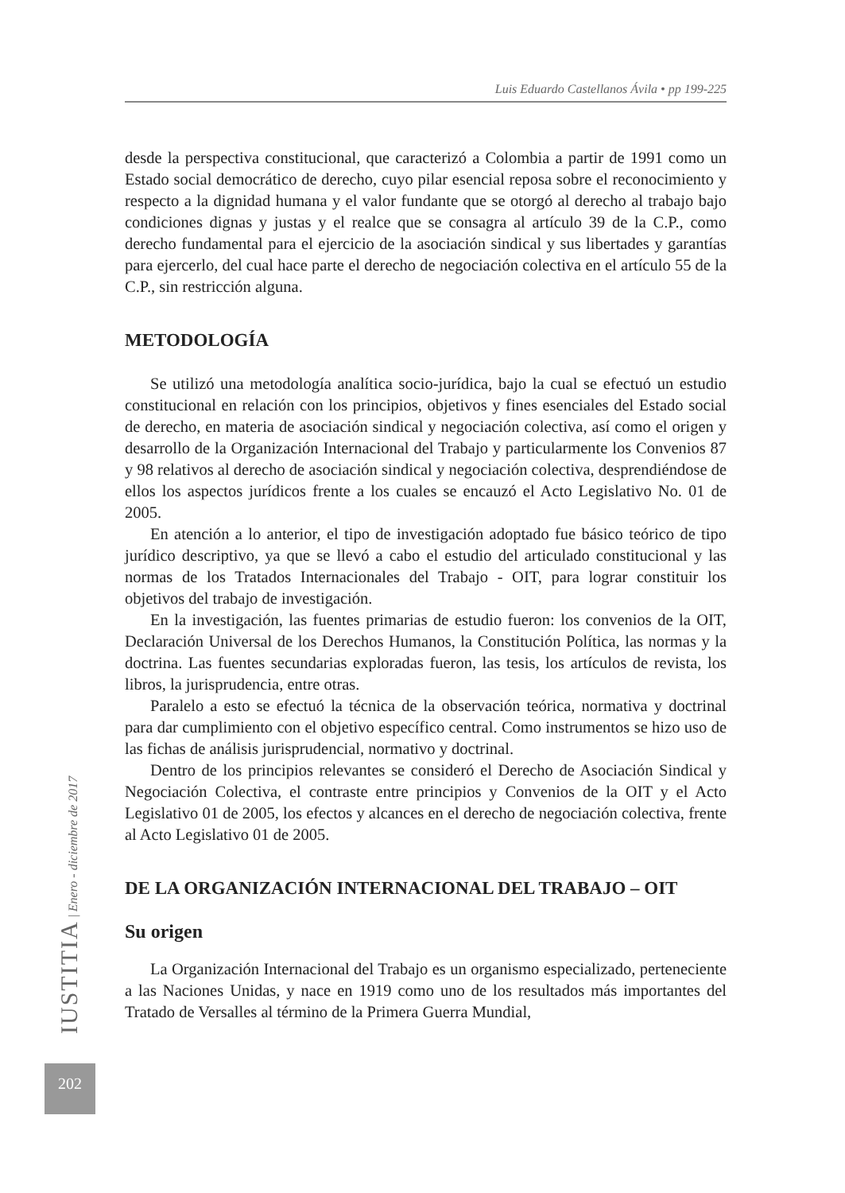Luis Eduardo Castellanos Ávila • pp 199-225
desde la perspectiva constitucional, que caracterizó a Colombia a partir de 1991 como un Estado social democrático de derecho, cuyo pilar esencial reposa sobre el reconocimiento y respecto a la dignidad humana y el valor fundante que se otorgó al derecho al trabajo bajo condiciones dignas y justas y el realce que se consagra al artículo 39 de la C.P., como derecho fundamental para el ejercicio de la asociación sindical y sus libertades y garantías para ejercerlo, del cual hace parte el derecho de negociación colectiva en el artículo 55 de la C.P., sin restricción alguna.
METODOLOGÍA
Se utilizó una metodología analítica socio-jurídica, bajo la cual se efectuó un estudio constitucional en relación con los principios, objetivos y fines esenciales del Estado social de derecho, en materia de asociación sindical y negociación colectiva, así como el origen y desarrollo de la Organización Internacional del Trabajo y particularmente los Convenios 87 y 98 relativos al derecho de asociación sindical y negociación colectiva, desprendiéndose de ellos los aspectos jurídicos frente a los cuales se encauzó el Acto Legislativo No. 01 de 2005.
En atención a lo anterior, el tipo de investigación adoptado fue básico teórico de tipo jurídico descriptivo, ya que se llevó a cabo el estudio del articulado constitucional y las normas de los Tratados Internacionales del Trabajo - OIT, para lograr constituir los objetivos del trabajo de investigación.
En la investigación, las fuentes primarias de estudio fueron: los convenios de la OIT, Declaración Universal de los Derechos Humanos, la Constitución Política, las normas y la doctrina. Las fuentes secundarias exploradas fueron, las tesis, los artículos de revista, los libros, la jurisprudencia, entre otras.
Paralelo a esto se efectuó la técnica de la observación teórica, normativa y doctrinal para dar cumplimiento con el objetivo específico central. Como instrumentos se hizo uso de las fichas de análisis jurisprudencial, normativo y doctrinal.
Dentro de los principios relevantes se consideró el Derecho de Asociación Sindical y Negociación Colectiva, el contraste entre principios y Convenios de la OIT y el Acto Legislativo 01 de 2005, los efectos y alcances en el derecho de negociación colectiva, frente al Acto Legislativo 01 de 2005.
DE LA ORGANIZACIÓN INTERNACIONAL DEL TRABAJO – OIT
Su origen
La Organización Internacional del Trabajo es un organismo especializado, perteneciente a las Naciones Unidas, y nace en 1919 como uno de los resultados más importantes del Tratado de Versalles al término de la Primera Guerra Mundial,
IUSTITIA | Enero - diciembre de 2017
202